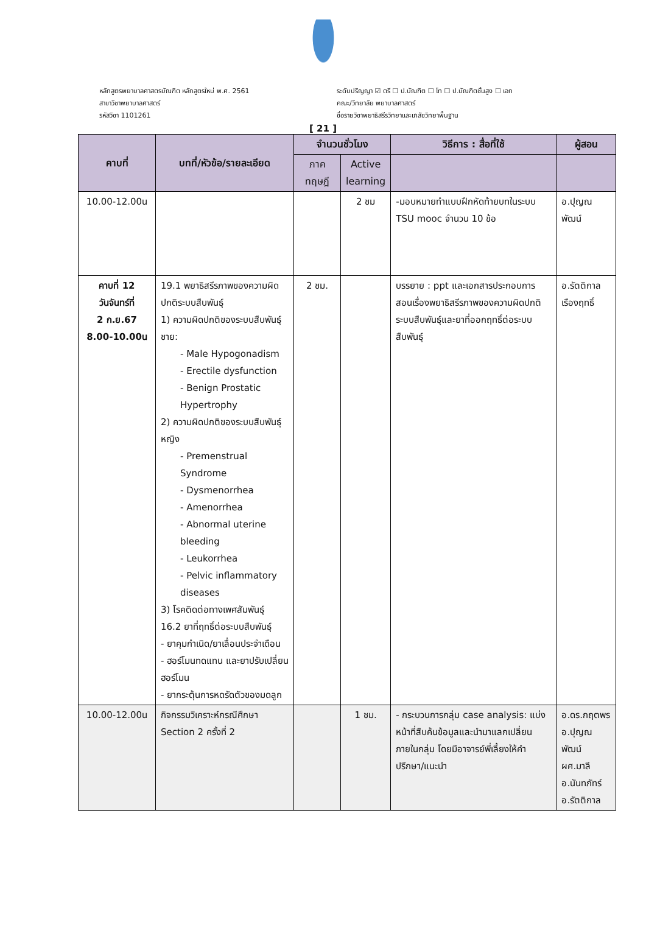หลักสูตรพยาบาลศาสตรบัณฑิต หลักสูตรใหม่ พ.ศ. 2561
สาขาวิชาพยาบาลศาสตร์
รหัสวิชา 1101261
ระดับปริญญา ☑ ตรี ☐ ป.บัณฑิต ☐ โท ☐ ป.บัณฑิตชั้นสูง ☐ เอก
คณะ/วิทยาลัย พยาบาลศาสตร์
ชื่อรายวิชาพยาธิสรีรวิทยาและเภสัชวิทยาพื้นฐาน
[ 21 ]
| คาบที่ | บทที่/หัวข้อ/รายละเอียด | จำนวนชั่วโมง | | วิธีการ : สื่อที่ใช้ | ผู้สอน |
| --- | --- | --- | --- | --- | --- |
| | | ภาค ทฤษฎี | Active learning | | |
| 10.00-12.00น | | | 2 ชม | -มอบหมายทำแบบฝึกหัดท้ายบทในระบบ TSU mooc จำนวน 10 ข้อ | อ.ปุญณพัฒน์ |
| คาบที่ 12 วันจันทร์ที่ 2 ก.ย.67 8.00-10.00น | 19.1 พยาธิสรีรภาพของความผิดปกติระบบสืบพันธุ์ 1) ความผิดปกติของระบบสืบพันธุ์ชาย: - Male Hypogonadism - Erectile dysfunction - Benign Prostatic Hypertrophy 2) ความผิดปกติของระบบสืบพันธุ์หญิง - Premenstrual Syndrome - Dysmenorrhea - Amenorrhea - Abnormal uterine bleeding - Leukorrhea - Pelvic inflammatory diseases 3) โรคติดต่อทางเพศสัมพันธุ์ 16.2 ยาที่ฤทธิ์ต่อระบบสืบพันธุ์ - ยาคุมกำเนิด/ยาเลื่อนประจำเดือน - ฮอร์โมนทดแทน และยาปรับเปลี่ยนฮอร์โมน - ยากระตุ้นการหดรัดตัวของมดลูก | 2 ชม. | | บรรยาย : ppt และเอกสารประกอบการสอนเรื่องพยาธิสรีรภาพของความผิดปกติระบบสืบพันธุ์และยาที่ออกฤทธิ์ต่อระบบสืบพันธุ์ | อ.รัตติกาล เรืองฤทธิ์ |
| 10.00-12.00น | กิจกรรมวิเคราะห์กรณีศึกษา Section 2 ครั้งที่ 2 | | 1 ชม. | - กระบวนการกลุ่ม case analysis: แบ่งหน้าที่สืบค้นข้อมูลและนำมาแลกเปลี่ยนภายในกลุ่ม โดยมีอาจารย์พี่เลี้ยงให้คำปรึกษา/แนะนำ | อ.ดร.กฤตพร อ.ปุญณพัฒน์ ผศ.มาลี อ.นันทภัทร์ อ.รัตติกาล |